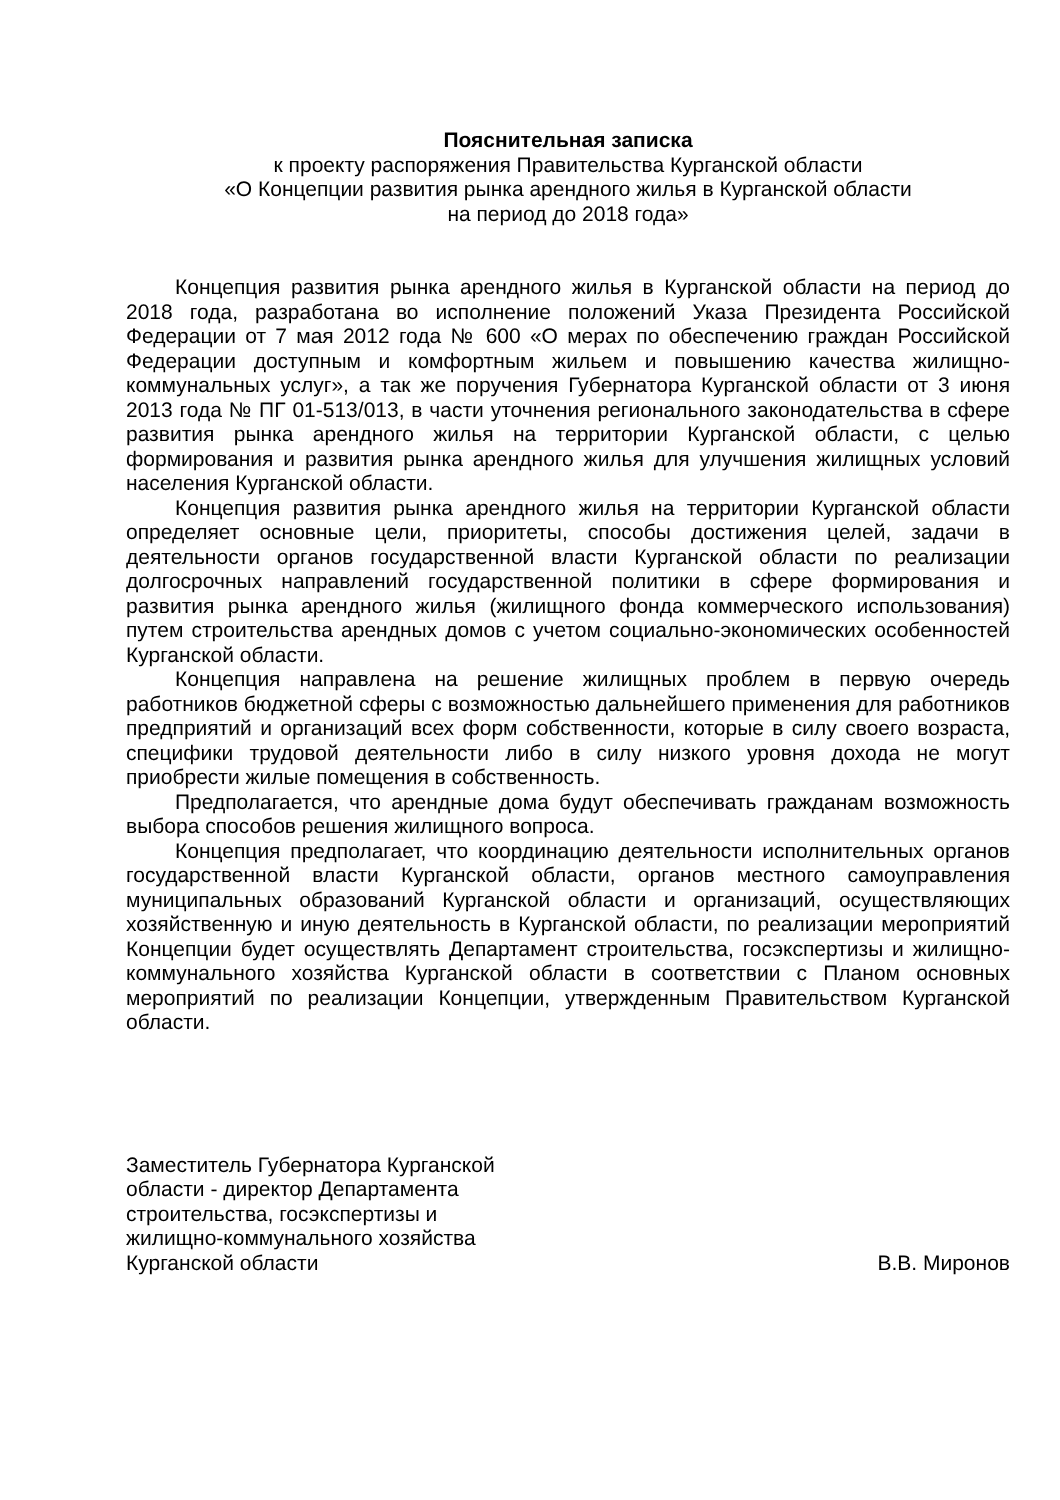Пояснительная записка
к проекту распоряжения Правительства Курганской области
«О Концепции развития рынка арендного жилья в Курганской области
на период до 2018 года»
Концепция развития рынка арендного жилья в Курганской области на период до 2018 года, разработана во исполнение положений Указа Президента Российской Федерации от 7 мая 2012 года № 600 «О мерах по обеспечению граждан Российской Федерации доступным и комфортным жильем и повышению качества жилищно-коммунальных услуг», а так же поручения Губернатора Курганской области от 3 июня 2013 года № ПГ 01-513/013, в части уточнения регионального законодательства в сфере развития рынка арендного жилья на территории Курганской области, с целью формирования и развития рынка арендного жилья для улучшения жилищных условий населения Курганской области.
Концепция развития рынка арендного жилья на территории Курганской области определяет основные цели, приоритеты, способы достижения целей, задачи в деятельности органов государственной власти Курганской области по реализации долгосрочных направлений государственной политики в сфере формирования и развития рынка арендного жилья (жилищного фонда коммерческого использования) путем строительства арендных домов с учетом социально-экономических особенностей Курганской области.
Концепция направлена на решение жилищных проблем в первую очередь работников бюджетной сферы с возможностью дальнейшего применения для работников предприятий и организаций всех форм собственности, которые в силу своего возраста, специфики трудовой деятельности либо в силу низкого уровня дохода не могут приобрести жилые помещения в собственность.
Предполагается, что арендные дома будут обеспечивать гражданам возможность выбора способов решения жилищного вопроса.
Концепция предполагает, что координацию деятельности исполнительных органов государственной власти Курганской области, органов местного самоуправления муниципальных образований Курганской области и организаций, осуществляющих хозяйственную и иную деятельность в Курганской области, по реализации мероприятий Концепции будет осуществлять Департамент строительства, госэкспертизы и жилищно-коммунального хозяйства Курганской области в соответствии с Планом основных мероприятий по реализации Концепции, утвержденным Правительством Курганской области.
Заместитель Губернатора Курганской
области - директор Департамента
строительства, госэкспертизы и
жилищно-коммунального хозяйства
Курганской области
В.В. Миронов